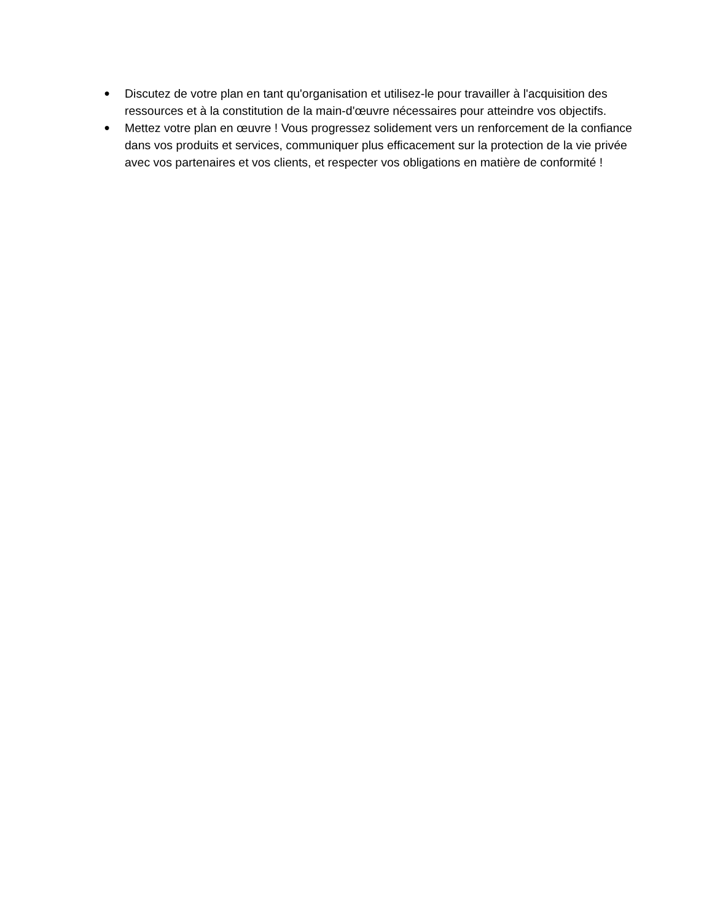● Discutez de votre plan en tant qu'organisation et utilisez-le pour travailler à l'acquisition des ressources et à la constitution de la main-d'œuvre nécessaires pour atteindre vos objectifs.
● Mettez votre plan en œuvre ! Vous progressez solidement vers un renforcement de la confiance dans vos produits et services, communiquer plus efficacement sur la protection de la vie privée avec vos partenaires et vos clients, et respecter vos obligations en matière de conformité !